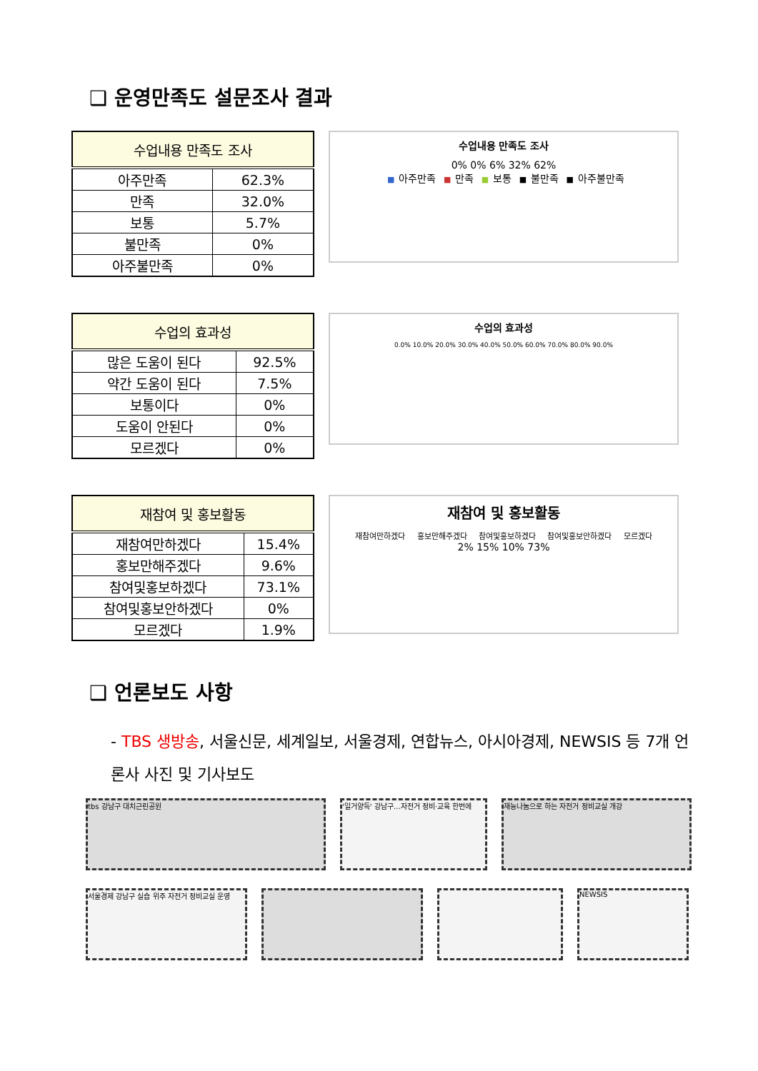❑ 운영만족도 설문조사 결과
| 수업내용 만족도 조사 | |
| --- | --- |
| 아주만족 | 62.3% |
| 만족 | 32.0% |
| 보통 | 5.7% |
| 불만족 | 0% |
| 아주불만족 | 0% |
수업내용 만족도 조사
0% 0% 6% 32% 62%
■ 아주만족 ■ 만족 ■ 보통 ■ 불만족 ■ 아주불만족
| 수업의 효과성 | |
| --- | --- |
| 많은 도움이 된다 | 92.5% |
| 약간 도움이 된다 | 7.5% |
| 보통이다 | 0% |
| 도움이 안된다 | 0% |
| 모르겠다 | 0% |
수업의 효과성
0.0% 10.0% 20.0% 30.0% 40.0% 50.0% 60.0% 70.0% 80.0% 90.0%
| 재참여 및 홍보활동 | |
| --- | --- |
| 재참여만하겠다 | 15.4% |
| 홍보만해주겠다 | 9.6% |
| 참여및홍보하겠다 | 73.1% |
| 참여및홍보안하겠다 | 0% |
| 모르겠다 | 1.9% |
재참여 및 홍보활동
재참여만하겠다 홍보만해주겠다 참여및홍보하겠다 참여및홍보안하겠다 모르겠다
2% 15% 10% 73%
❑ 언론보도 사항
- TBS 생방송, 서울신문, 세계일보, 서울경제, 연합뉴스, 아시아경제, NEWSIS 등 7개 언론사 사진 및 기사보도
tbs 강남구 대치근린공원 '일거양득' 강남구…자전거 정비·교육 한번에
재능나눔으로 하는 자전거 정비교실 개강
서울경제 강남구 실습 위주 자전거 정비교실 운영
NEWSIS